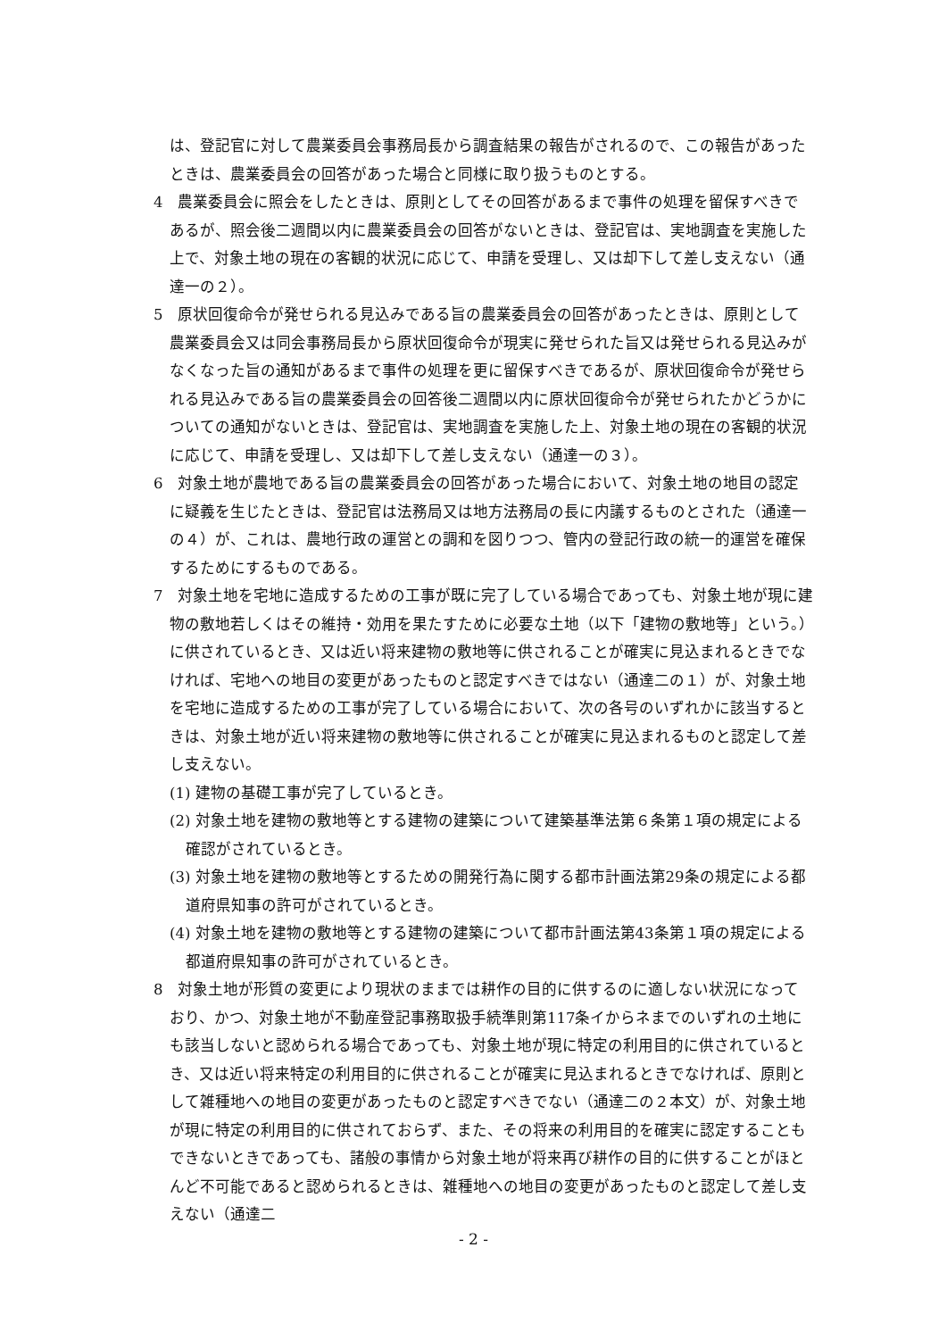は、登記官に対して農業委員会事務局長から調査結果の報告がされるので、この報告があったときは、農業委員会の回答があった場合と同様に取り扱うものとする。
4　農業委員会に照会をしたときは、原則としてその回答があるまで事件の処理を留保すべきであるが、照会後二週間以内に農業委員会の回答がないときは、登記官は、実地調査を実施した上で、対象土地の現在の客観的状況に応じて、申請を受理し、又は却下して差し支えない（通達一の２）。
5　原状回復命令が発せられる見込みである旨の農業委員会の回答があったときは、原則として農業委員会又は同会事務局長から原状回復命令が現実に発せられた旨又は発せられる見込みがなくなった旨の通知があるまで事件の処理を更に留保すべきであるが、原状回復命令が発せられる見込みである旨の農業委員会の回答後二週間以内に原状回復命令が発せられたかどうかについての通知がないときは、登記官は、実地調査を実施した上、対象土地の現在の客観的状況に応じて、申請を受理し、又は却下して差し支えない（通達一の３）。
6　対象土地が農地である旨の農業委員会の回答があった場合において、対象土地の地目の認定に疑義を生じたときは、登記官は法務局又は地方法務局の長に内議するものとされた（通達一の４）が、これは、農地行政の運営との調和を図りつつ、管内の登記行政の統一的運営を確保するためにするものである。
7　対象土地を宅地に造成するための工事が既に完了している場合であっても、対象土地が現に建物の敷地若しくはその維持・効用を果たすために必要な土地（以下「建物の敷地等」という。）に供されているとき、又は近い将来建物の敷地等に供されることが確実に見込まれるときでなければ、宅地への地目の変更があったものと認定すべきではない（通達二の１）が、対象土地を宅地に造成するための工事が完了している場合において、次の各号のいずれかに該当するときは、対象土地が近い将来建物の敷地等に供されることが確実に見込まれるものと認定して差し支えない。
(1) 建物の基礎工事が完了しているとき。
(2) 対象土地を建物の敷地等とする建物の建築について建築基準法第６条第１項の規定による確認がされているとき。
(3) 対象土地を建物の敷地等とするための開発行為に関する都市計画法第29条の規定による都道府県知事の許可がされているとき。
(4) 対象土地を建物の敷地等とする建物の建築について都市計画法第43条第１項の規定による都道府県知事の許可がされているとき。
8　対象土地が形質の変更により現状のままでは耕作の目的に供するのに適しない状況になっており、かつ、対象土地が不動産登記事務取扱手続準則第117条イからネまでのいずれの土地にも該当しないと認められる場合であっても、対象土地が現に特定の利用目的に供されているとき、又は近い将来特定の利用目的に供されることが確実に見込まれるときでなければ、原則として雑種地への地目の変更があったものと認定すべきでない（通達二の２本文）が、対象土地が現に特定の利用目的に供されておらず、また、その将来の利用目的を確実に認定することもできないときであっても、諸般の事情から対象土地が将来再び耕作の目的に供することがほとんど不可能であると認められるときは、雑種地への地目の変更があったものと認定して差し支えない（通達二
- 2 -